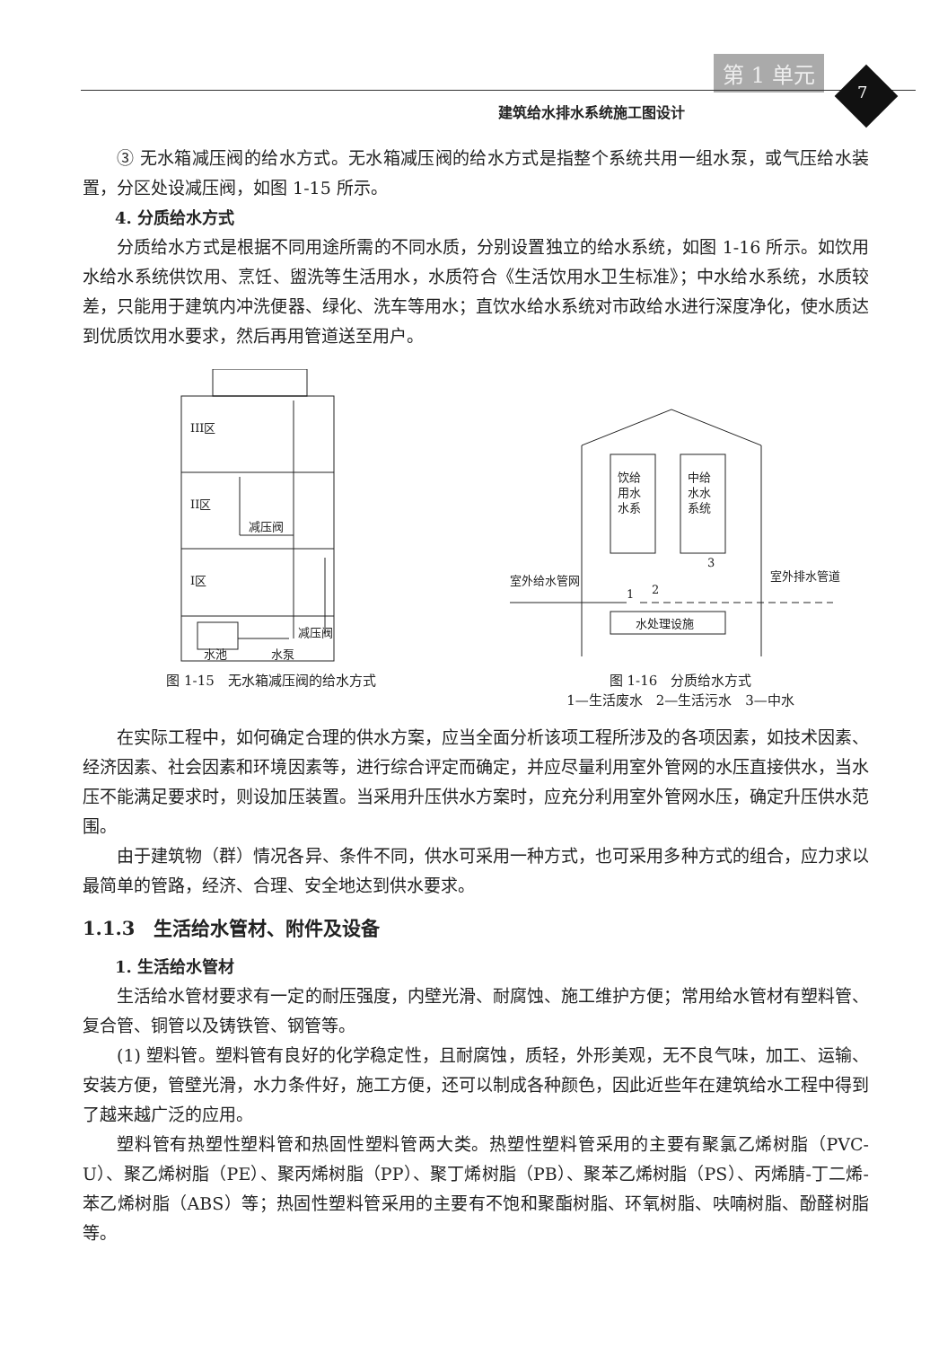第 1 单元
7
建筑给水排水系统施工图设计
③ 无水箱减压阀的给水方式。无水箱减压阀的给水方式是指整个系统共用一组水泵，或气压给水装置，分区处设减压阀，如图 1-15 所示。
4. 分质给水方式
分质给水方式是根据不同用途所需的不同水质，分别设置独立的给水系统，如图 1-16 所示。如饮用水给水系统供饮用、烹饪、盥洗等生活用水，水质符合《生活饮用水卫生标准》；中水给水系统，水质较差，只能用于建筑内冲洗便器、绿化、洗车等用水；直饮水给水系统对市政给水进行深度净化，使水质达到优质饮用水要求，然后再用管道送至用户。
III区
II区
I区
减压阀
减压阀
水池
水泵
图 1-15　无水箱减压阀的给水方式
饮给
用水
水系
中给
水水
系统
水处理设施
室外给水管网
室外排水管道
1
2
3
图 1-16　分质给水方式
1—生活废水　2—生活污水　3—中水
在实际工程中，如何确定合理的供水方案，应当全面分析该项工程所涉及的各项因素，如技术因素、经济因素、社会因素和环境因素等，进行综合评定而确定，并应尽量利用室外管网的水压直接供水，当水压不能满足要求时，则设加压装置。当采用升压供水方案时，应充分利用室外管网水压，确定升压供水范围。
由于建筑物（群）情况各异、条件不同，供水可采用一种方式，也可采用多种方式的组合，应力求以最简单的管路，经济、合理、安全地达到供水要求。
1.1.3　生活给水管材、附件及设备
1. 生活给水管材
生活给水管材要求有一定的耐压强度，内壁光滑、耐腐蚀、施工维护方便；常用给水管材有塑料管、复合管、铜管以及铸铁管、钢管等。
(1) 塑料管。塑料管有良好的化学稳定性，且耐腐蚀，质轻，外形美观，无不良气味，加工、运输、安装方便，管壁光滑，水力条件好，施工方便，还可以制成各种颜色，因此近些年在建筑给水工程中得到了越来越广泛的应用。
塑料管有热塑性塑料管和热固性塑料管两大类。热塑性塑料管采用的主要有聚氯乙烯树脂（PVC-U）、聚乙烯树脂（PE）、聚丙烯树脂（PP）、聚丁烯树脂（PB）、聚苯乙烯树脂（PS）、丙烯腈-丁二烯-苯乙烯树脂（ABS）等；热固性塑料管采用的主要有不饱和聚酯树脂、环氧树脂、呋喃树脂、酚醛树脂等。